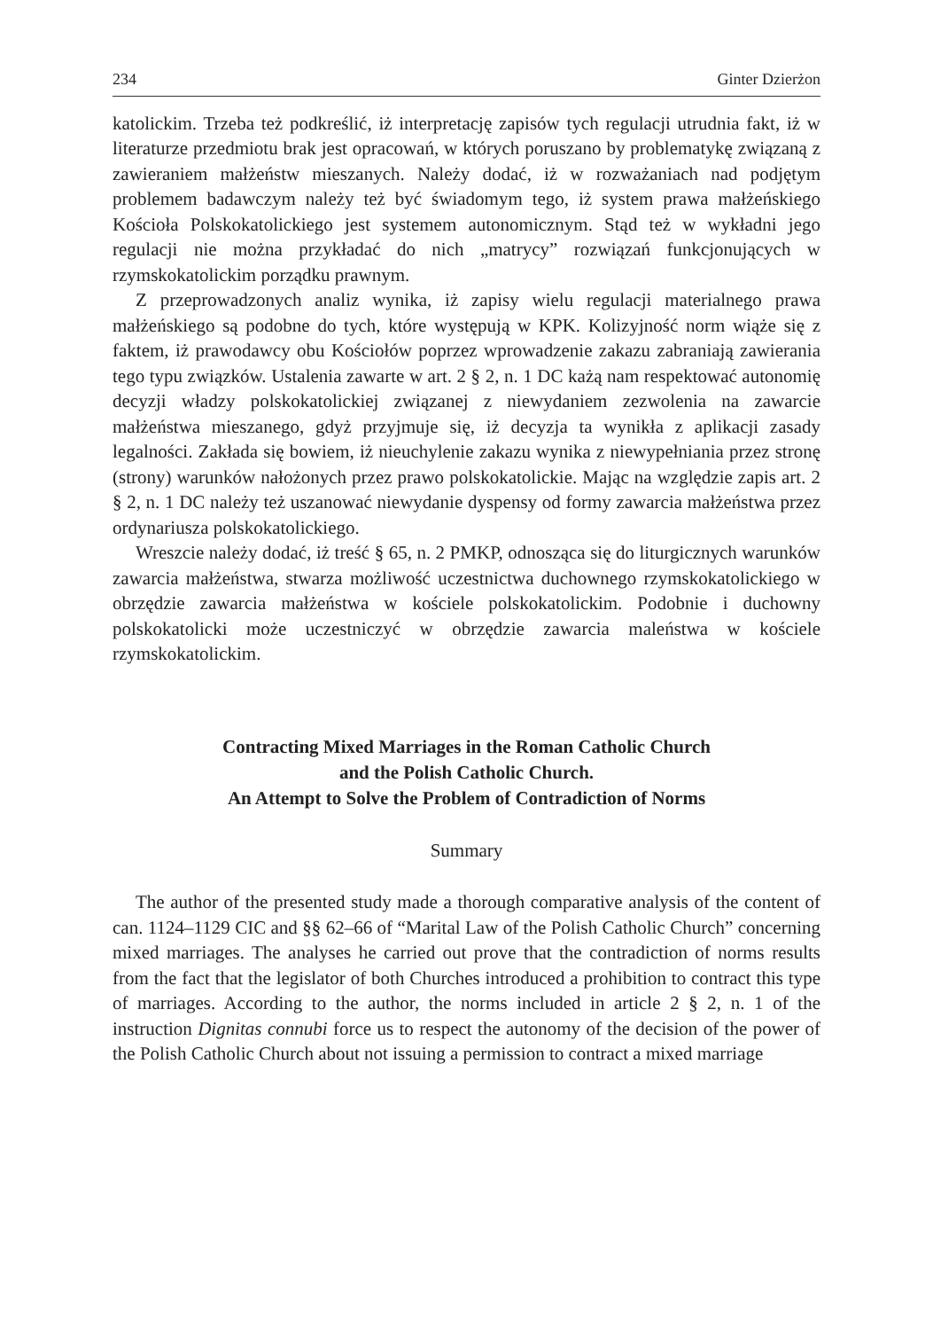234 Ginter Dzierżon
katolickim. Trzeba też podkreślić, iż interpretację zapisów tych regulacji utrudnia fakt, iż w literaturze przedmiotu brak jest opracowań, w których poruszano by problematykę związaną z zawieraniem małżeństw mieszanych. Należy dodać, iż w rozważaniach nad podjętym problemem badawczym należy też być świadomym tego, iż system prawa małżeńskiego Kościoła Polskokatolickiego jest systemem autonomicznym. Stąd też w wykładni jego regulacji nie można przykładać do nich „matrycy” rozwiązań funkcjonujących w rzymskokatolickim porządku prawnym.
Z przeprowadzonych analiz wynika, iż zapisy wielu regulacji materialnego prawa małżeńskiego są podobne do tych, które występują w KPK. Kolizyjność norm wiąże się z faktem, iż prawodawcy obu Kościołów poprzez wprowadzenie zakazu zabraniają zawierania tego typu związków. Ustalenia zawarte w art. 2 § 2, n. 1 DC każą nam respektować autonomię decyzji władzy polskokatolickiej związanej z niewydaniem zezwolenia na zawarcie małżeństwa mieszanego, gdyż przyjmuje się, iż decyzja ta wynikła z aplikacji zasady legalności. Zakłada się bowiem, iż nieuchylenie zakazu wynika z niewypełniania przez stronę (strony) warunków nałożonych przez prawo polskokatolickie. Mając na względzie zapis art. 2 § 2, n. 1 DC należy też uszanować niewydanie dyspensy od formy zawarcia małżeństwa przez ordynariusza polskokatolickiego.
Wreszcie należy dodać, iż treść § 65, n. 2 PMKP, odnosząca się do liturgicznych warunków zawarcia małżeństwa, stwarza możliwość uczestnictwa duchownego rzymskokatolickiego w obrzędzie zawarcia małżeństwa w kościele polskokatolickim. Podobnie i duchowny polskokatolicki może uczestniczyć w obrzędzie zawarcia maleństwa w kościele rzymskokatolickim.
Contracting Mixed Marriages in the Roman Catholic Church
and the Polish Catholic Church.
An Attempt to Solve the Problem of Contradiction of Norms
Summary
The author of the presented study made a thorough comparative analysis of the content of can. 1124–1129 CIC and §§ 62–66 of “Marital Law of the Polish Catholic Church” concerning mixed marriages. The analyses he carried out prove that the contradiction of norms results from the fact that the legislator of both Churches introduced a prohibition to contract this type of marriages. According to the author, the norms included in article 2 § 2, n. 1 of the instruction Dignitas connubi force us to respect the autonomy of the decision of the power of the Polish Catholic Church about not issuing a permission to contract a mixed marriage